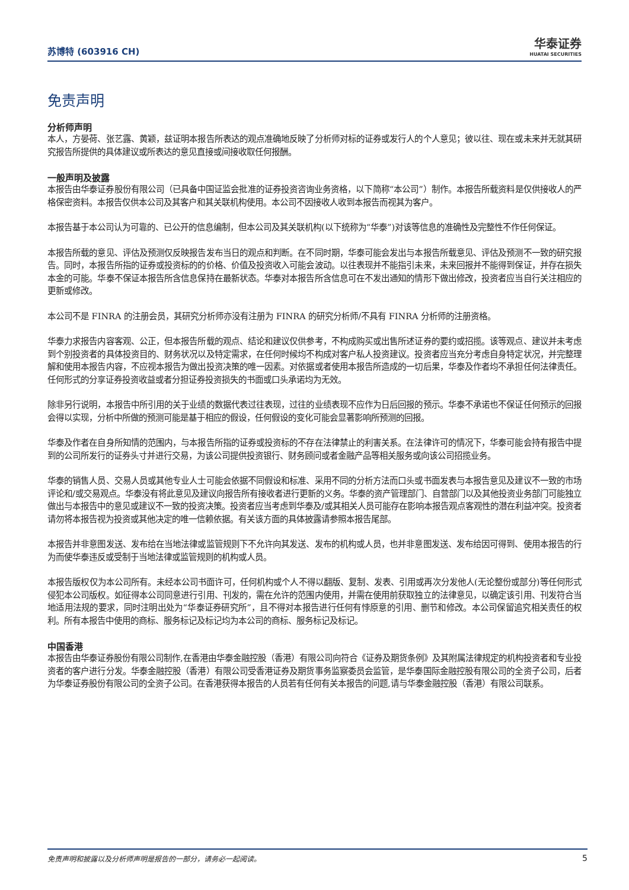苏博特 (603916 CH)
华泰证券
HUATAI SECURITIES
免责声明
分析师声明
本人，方晏荷、张艺露、黄颖，兹证明本报告所表达的观点准确地反映了分析师对标的证券或发行人的个人意见；彼以往、现在或未来并无就其研究报告所提供的具体建议或所表达的意见直接或间接收取任何报酬。
一般声明及披露
本报告由华泰证券股份有限公司（已具备中国证监会批准的证券投资咨询业务资格，以下简称“本公司”）制作。本报告所载资料是仅供接收人的严格保密资料。本报告仅供本公司及其客户和其关联机构使用。本公司不因接收人收到本报告而视其为客户。
本报告基于本公司认为可靠的、已公开的信息编制，但本公司及其关联机构(以下统称为“华泰”)对该等信息的准确性及完整性不作任何保证。
本报告所载的意见、评估及预测仅反映报告发布当日的观点和判断。在不同时期，华泰可能会发出与本报告所载意见、评估及预测不一致的研究报告。同时，本报告所指的证券或投资标的的价格、价值及投资收入可能会波动。以往表现并不能指引未来，未来回报并不能得到保证，并存在损失本金的可能。华泰不保证本报告所含信息保持在最新状态。华泰对本报告所含信息可在不发出通知的情形下做出修改，投资者应当自行关注相应的更新或修改。
本公司不是 FINRA 的注册会员，其研究分析师亦没有注册为 FINRA 的研究分析师/不具有 FINRA 分析师的注册资格。
华泰力求报告内容客观、公正，但本报告所载的观点、结论和建议仅供参考，不构成购买或出售所述证券的要约或招揽。该等观点、建议并未考虑到个别投资者的具体投资目的、财务状况以及特定需求，在任何时候均不构成对客户私人投资建议。投资者应当充分考虑自身特定状况，并完整理解和使用本报告内容，不应视本报告为做出投资决策的唯一因素。对依据或者使用本报告所造成的一切后果，华泰及作者均不承担任何法律责任。任何形式的分享证券投资收益或者分担证券投资损失的书面或口头承诺均为无效。
除非另行说明，本报告中所引用的关于业绩的数据代表过往表现，过往的业绩表现不应作为日后回报的预示。华泰不承诺也不保证任何预示的回报会得以实现，分析中所做的预测可能是基于相应的假设，任何假设的变化可能会显著影响所预测的回报。
华泰及作者在自身所知情的范围内，与本报告所指的证券或投资标的不存在法律禁止的利害关系。在法律许可的情况下，华泰可能会持有报告中提到的公司所发行的证券头寸并进行交易，为该公司提供投资银行、财务顾问或者金融产品等相关服务或向该公司招揽业务。
华泰的销售人员、交易人员或其他专业人士可能会依据不同假设和标准、采用不同的分析方法而口头或书面发表与本报告意见及建议不一致的市场评论和/或交易观点。华泰没有将此意见及建议向报告所有接收者进行更新的义务。华泰的资产管理部门、自营部门以及其他投资业务部门可能独立做出与本报告中的意见或建议不一致的投资决策。投资者应当考虑到华泰及/或其相关人员可能存在影响本报告观点客观性的潜在利益冲突。投资者请勿将本报告视为投资或其他决定的唯一信赖依据。有关该方面的具体披露请参照本报告尾部。
本报告并非意图发送、发布给在当地法律或监管规则下不允许向其发送、发布的机构或人员，也并非意图发送、发布给因可得到、使用本报告的行为而使华泰违反或受制于当地法律或监管规则的机构或人员。
本报告版权仅为本公司所有。未经本公司书面许可，任何机构或个人不得以翻版、复制、发表、引用或再次分发他人(无论整份或部分)等任何形式侵犯本公司版权。如征得本公司同意进行引用、刊发的，需在允许的范围内使用，并需在使用前获取独立的法律意见，以确定该引用、刊发符合当地适用法规的要求，同时注明出处为“华泰证券研究所”，且不得对本报告进行任何有悖原意的引用、删节和修改。本公司保留追究相关责任的权利。所有本报告中使用的商标、服务标记及标记均为本公司的商标、服务标记及标记。
中国香港
本报告由华泰证券股份有限公司制作,在香港由华泰金融控股（香港）有限公司向符合《证券及期货条例》及其附属法律规定的机构投资者和专业投资者的客户进行分发。华泰金融控股（香港）有限公司受香港证券及期货事务监察委员会监管，是华泰国际金融控股有限公司的全资子公司，后者为华泰证券股份有限公司的全资子公司。在香港获得本报告的人员若有任何有关本报告的问题,请与华泰金融控股（香港）有限公司联系。
免责声明和披露以及分析师声明是报告的一部分，请务必一起阅读。 5